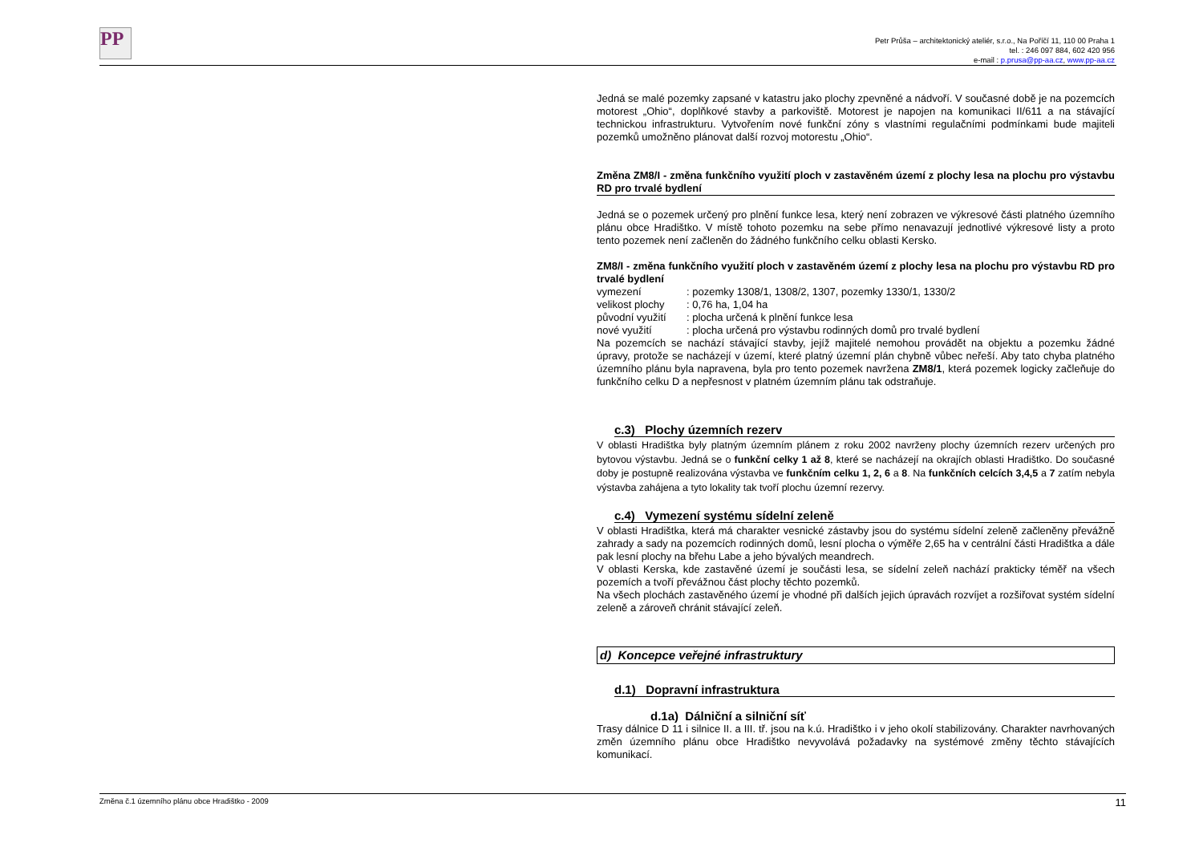PP
Petr Průša – architektonický ateliér, s.r.o., Na Poříčí 11, 110 00 Praha 1
tel. : 246 097 884, 602 420 956
e-mail : p.prusa@pp-aa.cz, www.pp-aa.cz
Jedná se malé pozemky zapsané v katastru jako plochy zpevněné a nádvoří. V současné době je na pozemcích motorest „Ohio“, doplňkové stavby a parkoviště. Motorest je napojen na komunikaci II/611 a na stávající technickou infrastrukturu. Vytvořením nové funkční zóny s vlastními regulačními podmínkami bude majiteli pozemků umožněno plánovat další rozvoj motorestu „Ohio“.
Změna ZM8/I - změna funkčního využití ploch v zastavěném území z plochy lesa na plochu pro výstavbu RD pro trvalé bydlení
Jedná se o pozemek určený pro plnění funkce lesa, který není zobrazen ve výkresové části platného územního plánu obce Hradištko. V místě tohoto pozemku na sebe přímo nenavazují jednotlivé výkresové listy a proto tento pozemek není začleněn do žádného funkčního celku oblasti Kersko.
ZM8/I - změna funkčního využití ploch v zastavěném území z plochy lesa na plochu pro výstavbu RD pro trvalé bydlení
vymezení: pozemky 1308/1, 1308/2, 1307, pozemky 1330/1, 1330/2
velikost plochy: 0,76 ha, 1,04 ha
původní využití: plocha určená k plnění funkce lesa
nové využití: plocha určená pro výstavbu rodinných domů pro trvalé bydlení
Na pozemcích se nachází stávající stavby, jejíž majitelé nemohou provádět na objektu a pozemku žádné úpravy, protože se nacházejí v území, které platný územní plán chybně vůbec neřeší. Aby tato chyba platného územního plánu byla napravena, byla pro tento pozemek navržena ZM8/1, která pozemek logicky začleňuje do funkčního celku D a nepřesnost v platném územním plánu tak odstraňuje.
c.3) Plochy územních rezerv
V oblasti Hradištka byly platným územním plánem z roku 2002 navrženy plochy územních rezerv určených pro bytovou výstavbu. Jedná se o funkční celky 1 až 8, které se nacházejí na okrajích oblasti Hradištko. Do současné doby je postupně realizována výstavba ve funkčním celku 1, 2, 6 a 8. Na funkčních celcích 3,4,5 a 7 zatím nebyla výstavba zahájena a tyto lokality tak tvoří plochu územní rezervy.
c.4) Vymezení systému sídelní zeleně
V oblasti Hradištka, která má charakter vesnické zástavby jsou do systému sídelní zeleně začleněny převážně zahrady a sady na pozemcích rodinných domů, lesní plocha o výměře 2,65 ha v centrální části Hradištka a dále pak lesní plochy na břehu Labe a jeho bývalých meandrech.
V oblasti Kerska, kde zastavěné území je součásti lesa, se sídelní zeleň nachází prakticky téměř na všech pozemích a tvoří převážnou část plochy těchto pozemků.
Na všech plochách zastavěného území je vhodné při dalších jejich úpravách rozvíjet a rozšiřovat systém sídelní zeleně a zároveň chránit stávající zeleň.
d) Koncepce veřejné infrastruktury
d.1) Dopravní infrastruktura
d.1a) Dálniční a silniční síť
Trasy dálnice D 11 i silnice II. a III. tř. jsou na k.ú. Hradištko i v jeho okolí stabilizovány. Charakter navrhovaných změn územního plánu obce Hradištko nevyvolává požadavky na systémové změny těchto stávajících komunikací.
Změna č.1 územního plánu obce Hradištko - 2009 11